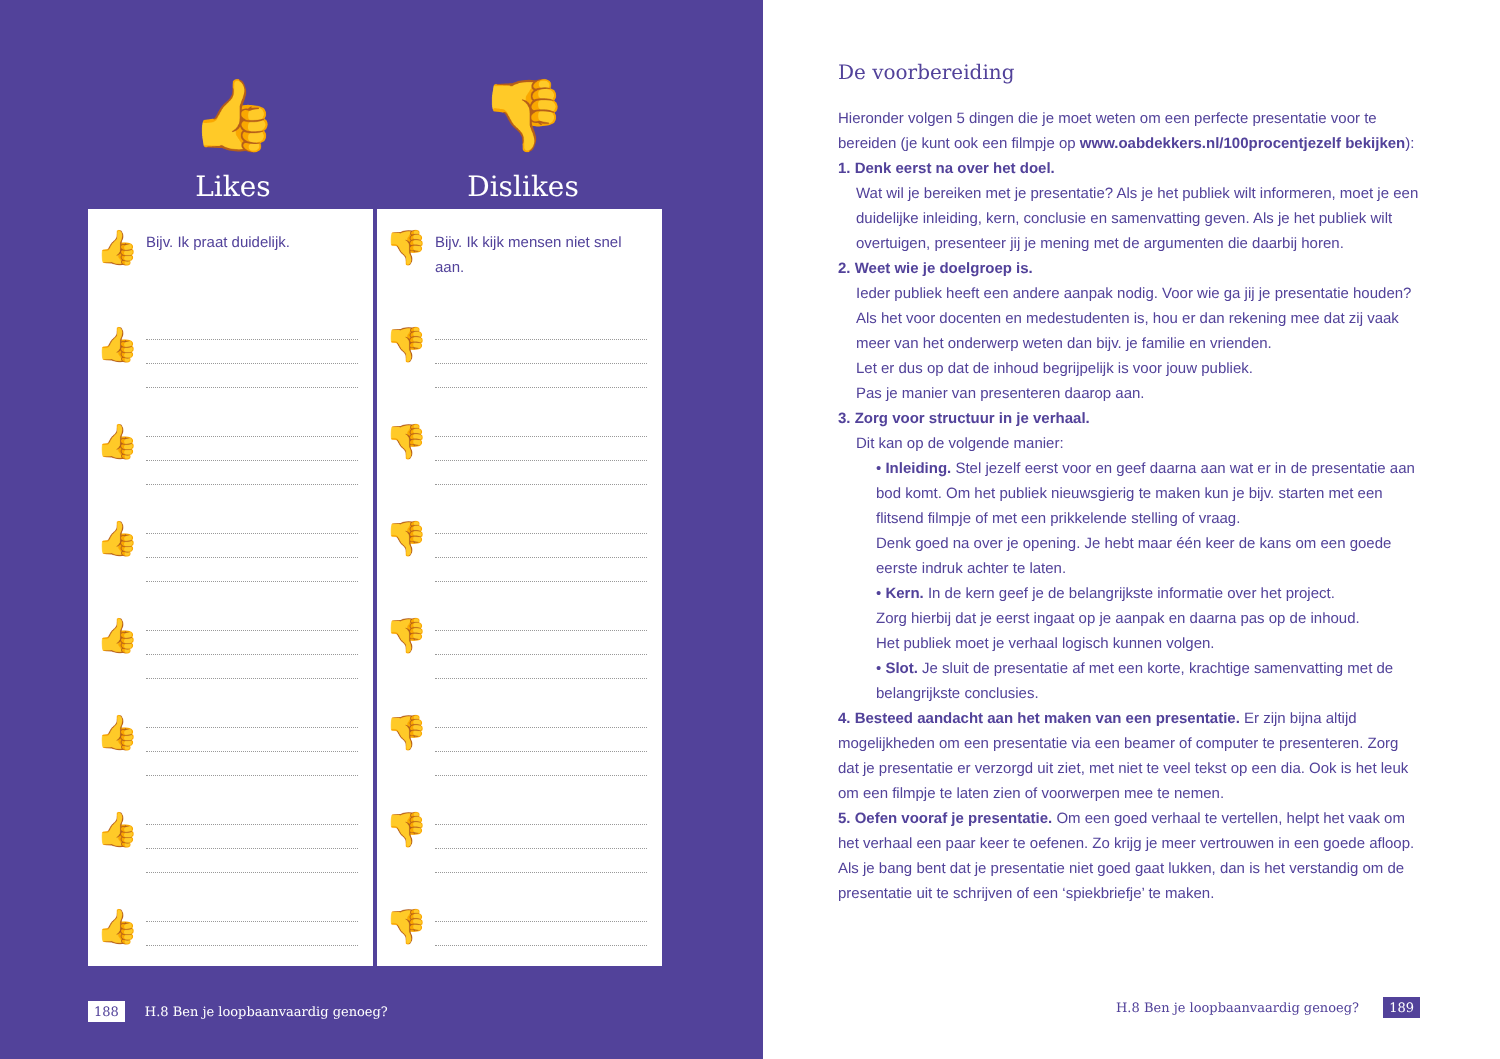👍
Likes
👎
Dislikes
👍
Bijv. Ik praat duidelijk.
👍
👍
👍
👍
👍
👍
👍
👎
Bijv. Ik kijk mensen niet snel aan.
👎
👎
👎
👎
👎
👎
👎
188 H.8 Ben je loopbaanvaardig genoeg?
De voorbereiding
Hieronder volgen 5 dingen die je moet weten om een perfecte presentatie voor te bereiden (je kunt ook een filmpje op www.oabdekkers.nl/100procentjezelf bekijken):
1. Denk eerst na over het doel.
Wat wil je bereiken met je presentatie? Als je het publiek wilt informeren, moet je een duidelijke inleiding, kern, conclusie en samenvatting geven. Als je het publiek wilt overtuigen, presenteer jij je mening met de argumenten die daarbij horen.
2. Weet wie je doelgroep is.
Ieder publiek heeft een andere aanpak nodig. Voor wie ga jij je presentatie houden? Als het voor docenten en medestudenten is, hou er dan rekening mee dat zij vaak meer van het onderwerp weten dan bijv. je familie en vrienden.
Let er dus op dat de inhoud begrijpelijk is voor jouw publiek.
Pas je manier van presenteren daarop aan.
3. Zorg voor structuur in je verhaal.
Dit kan op de volgende manier:
• Inleiding. Stel jezelf eerst voor en geef daarna aan wat er in de presentatie aan bod komt. Om het publiek nieuwsgierig te maken kun je bijv. starten met een flitsend filmpje of met een prikkelende stelling of vraag.
Denk goed na over je opening. Je hebt maar één keer de kans om een goede eerste indruk achter te laten.
• Kern. In de kern geef je de belangrijkste informatie over het project.
Zorg hierbij dat je eerst ingaat op je aanpak en daarna pas op de inhoud.
Het publiek moet je verhaal logisch kunnen volgen.
• Slot. Je sluit de presentatie af met een korte, krachtige samenvatting met de belangrijkste conclusies.
4. Besteed aandacht aan het maken van een presentatie. Er zijn bijna altijd mogelijkheden om een presentatie via een beamer of computer te presenteren. Zorg dat je presentatie er verzorgd uit ziet, met niet te veel tekst op een dia. Ook is het leuk om een filmpje te laten zien of voorwerpen mee te nemen.
5. Oefen vooraf je presentatie. Om een goed verhaal te vertellen, helpt het vaak om het verhaal een paar keer te oefenen. Zo krijg je meer vertrouwen in een goede afloop. Als je bang bent dat je presentatie niet goed gaat lukken, dan is het verstandig om de presentatie uit te schrijven of een ‘spiekbriefje’ te maken.
H.8 Ben je loopbaanvaardig genoeg? 189